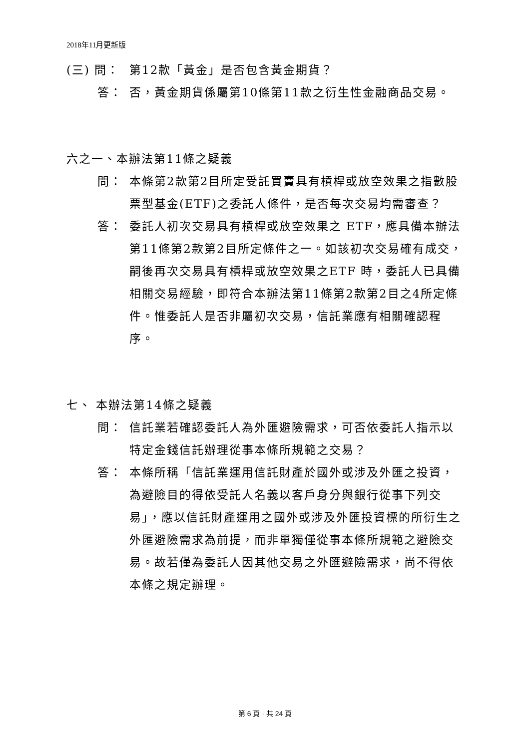2018年11月更新版
(三) 問： 第12款「黃金」是否包含黃金期貨？
答： 否，黃金期貨係屬第10條第11款之衍生性金融商品交易。
六之一、本辦法第11條之疑義
問： 本條第2款第2目所定受託買賣具有槓桿或放空效果之指數股票型基金(ETF)之委託人條件，是否每次交易均需審查？
答： 委託人初次交易具有槓桿或放空效果之 ETF，應具備本辦法第11條第2款第2目所定條件之一。如該初次交易確有成交，嗣後再次交易具有槓桿或放空效果之ETF 時，委託人已具備相關交易經驗，即符合本辦法第11條第2款第2目之4所定條件。惟委託人是否非屬初次交易，信託業應有相關確認程序。
七、 本辦法第14條之疑義
問： 信託業若確認委託人為外匯避險需求，可否依委託人指示以特定金錢信託辦理從事本條所規範之交易？
答： 本條所稱「信託業運用信託財產於國外或涉及外匯之投資，為避險目的得依受託人名義以客戶身分與銀行從事下列交易」，應以信託財產運用之國外或涉及外匯投資標的所衍生之外匯避險需求為前提，而非單獨僅從事本條所規範之避險交易。故若僅為委託人因其他交易之外匯避險需求，尚不得依本條之規定辦理。
第 6 頁 · 共 24 頁